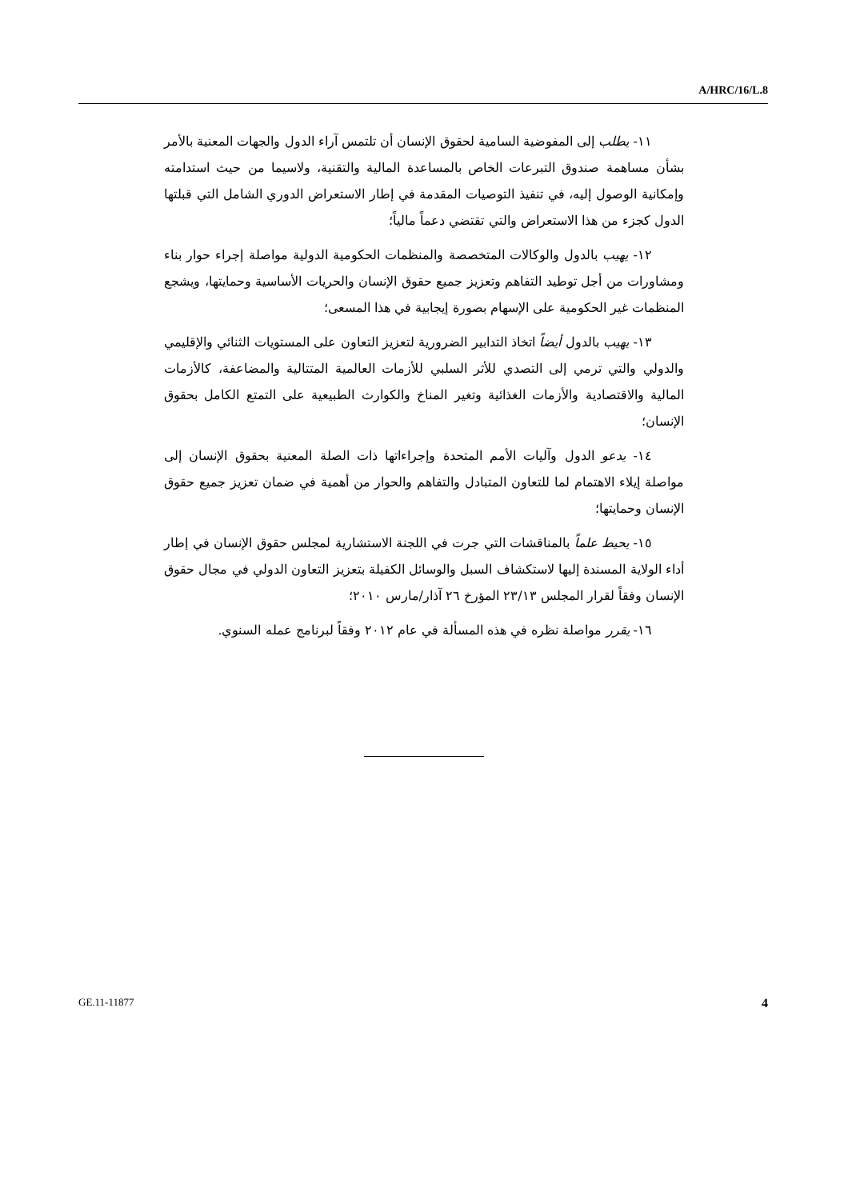A/HRC/16/L.8
١١- يطلب إلى المفوضية السامية لحقوق الإنسان أن تلتمس آراء الدول والجهات المعنية بالأمر بشأن مساهمة صندوق التبرعات الخاص بالمساعدة المالية والتقنية، ولاسيما من حيث استدامته وإمكانية الوصول إليه، في تنفيذ التوصيات المقدمة في إطار الاستعراض الدوري الشامل التي قبلتها الدول كجزء من هذا الاستعراض والتي تقتضي دعماً مالياً؛
١٢- يهيب بالدول والوكالات المتخصصة والمنظمات الحكومية الدولية مواصلة إجراء حوار بناء ومشاورات من أجل توطيد التفاهم وتعزيز جميع حقوق الإنسان والحريات الأساسية وحمايتها، ويشجع المنظمات غير الحكومية على الإسهام بصورة إيجابية في هذا المسعى؛
١٣- يهيب بالدول أيضاً اتخاذ التدابير الضرورية لتعزيز التعاون على المستويات الثنائي والإقليمي والدولي والتي ترمي إلى التصدي للأثر السلبي للأزمات العالمية المتتالية والمضاعفة، كالأزمات المالية والاقتصادية والأزمات الغذائية وتغير المناخ والكوارث الطبيعية على التمتع الكامل بحقوق الإنسان؛
١٤- يدعو الدول وآليات الأمم المتحدة وإجراءاتها ذات الصلة المعنية بحقوق الإنسان إلى مواصلة إيلاء الاهتمام لما للتعاون المتبادل والتفاهم والحوار من أهمية في ضمان تعزيز جميع حقوق الإنسان وحمايتها؛
١٥- يحيط علماً بالمناقشات التي جرت في اللجنة الاستشارية لمجلس حقوق الإنسان في إطار أداء الولاية المسندة إليها لاستكشاف السبل والوسائل الكفيلة بتعزيز التعاون الدولي في مجال حقوق الإنسان وفقاً لقرار المجلس ٢٣/١٣ المؤرخ ٢٦ آذار/مارس ٢٠١٠؛
١٦- يقرر مواصلة نظره في هذه المسألة في عام ٢٠١٢ وفقاً لبرنامج عمله السنوي.
GE.11-11877 4